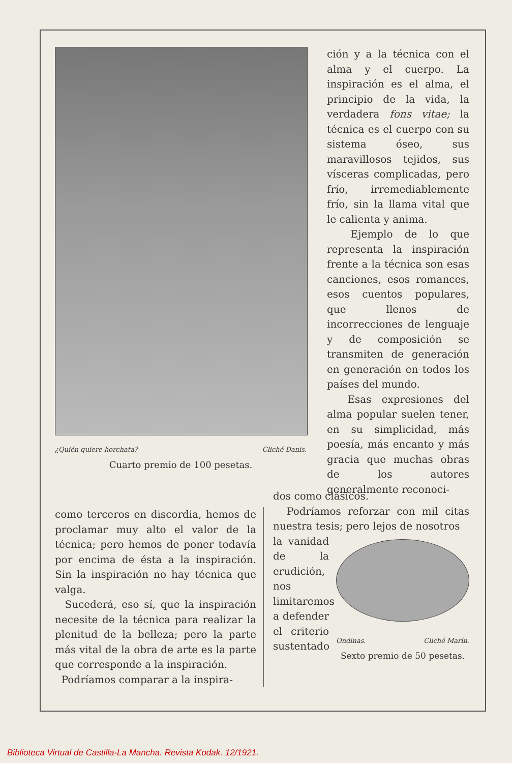¿Quién quiere horchata? Cliché Danis.
Cuarto premio de 100 pesetas.
ción y a la técnica con el alma y el cuerpo. La inspiración es el alma, el principio de la vida, la verdadera fons vitae; la técnica es el cuerpo con su sistema óseo, sus maravillosos tejidos, sus vísceras complicadas, pero frío, irremediablemente frío, sin la llama vital que le calienta y anima.
Ejemplo de lo que representa la inspiración frente a la técnica son esas canciones, esos romances, esos cuentos populares, que llenos de incorrecciones de lenguaje y de composición se transmiten de generación en generación en todos los países del mundo.
Esas expresiones del alma popular suelen tener, en su simplicidad, más poesía, más encanto y más gracia que muchas obras de los autores generalmente reconoci-
como terceros en discordia, hemos de proclamar muy alto el valor de la técnica; pero hemos de poner todavía por encima de ésta a la inspiración. Sin la inspiración no hay técnica que valga.
Sucederá, eso sí, que la inspiración necesite de la técnica para realizar la plenitud de la belleza; pero la parte más vital de la obra de arte es la parte que corresponde a la inspiración.
Podríamos comparar a la inspira-
dos como clásicos.
Podríamos reforzar con mil citas nuestra tesis; pero lejos de nosotros
la vanidad de la erudición, nos limitaremos a defender el criterio sustentado
Ondinas. Cliché Marín.
Sexto premio de 50 pesetas.
Biblioteca Virtual de Castilla-La Mancha. Revista Kodak. 12/1921.